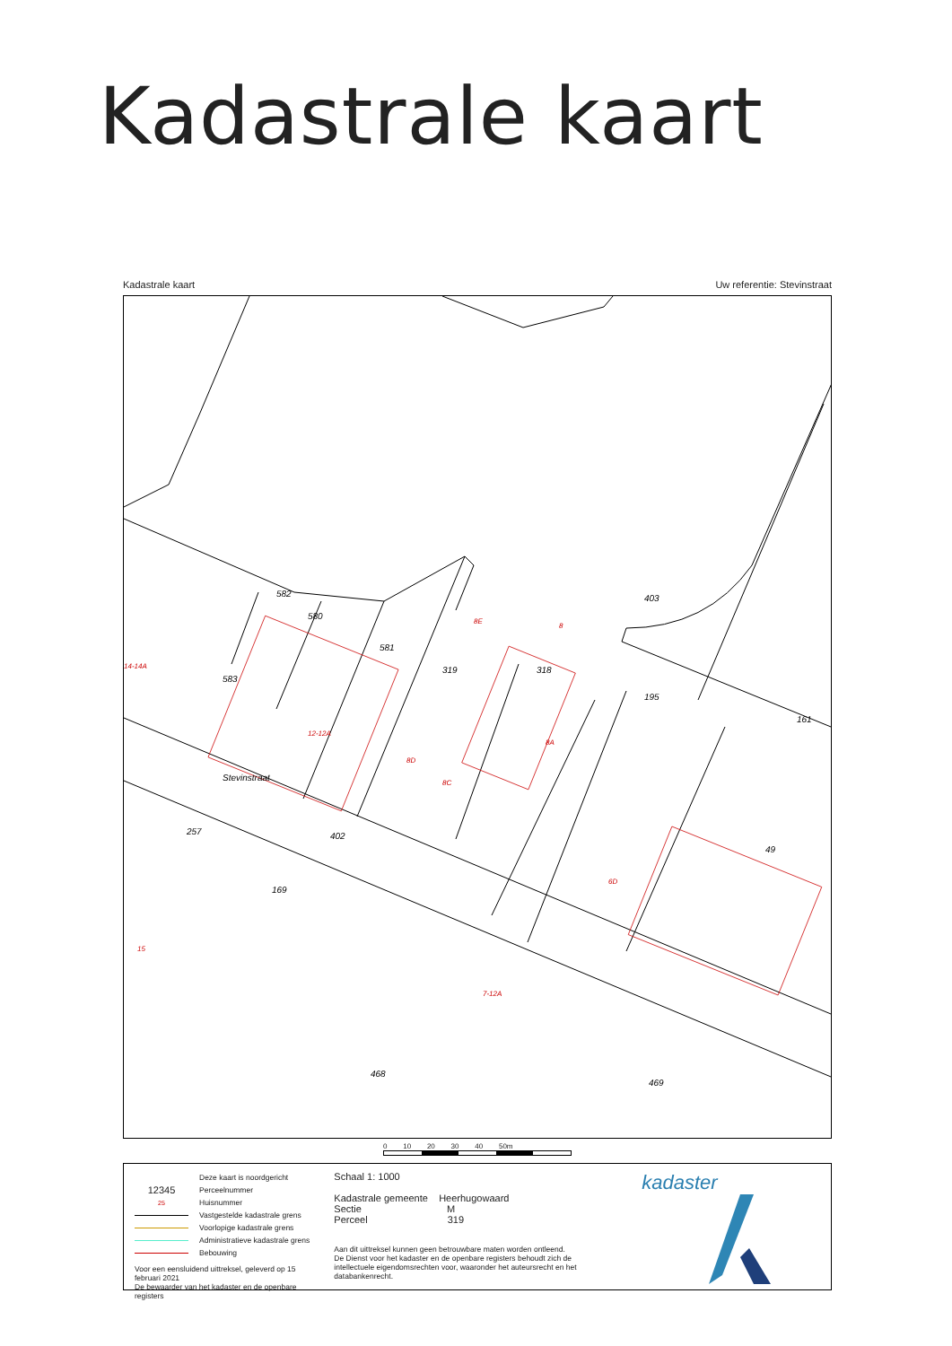Kadastrale kaart
Kadastrale kaart Uw referentie: Stevinstraat
582
580
581
319
318
583
403
195
161
49
257
402
169
Stevinstraat
468
469
12-12A
8E
8
8D
8C
8A
6D
15
7-12A
14-14A
0 10 20 30 40 50m
Deze kaart is noordgericht
12345 Perceelnummer
25 Huisnummer
Vastgestelde kadastrale grens
Voorlopige kadastrale grens
Administratieve kadastrale grens
Bebouwing
Voor een eensluidend uittreksel, geleverd op 15 februari 2021
De bewaarder van het kadaster en de openbare registers
Schaal 1: 1000
Kadastrale gemeente Heerhugowaard
Sectie M
Perceel 319
Aan dit uittreksel kunnen geen betrouwbare maten worden ontleend.
De Dienst voor het kadaster en de openbare registers behoudt zich de intellectuele eigendomsrechten voor, waaronder het auteursrecht en het databankenrecht.
kadaster